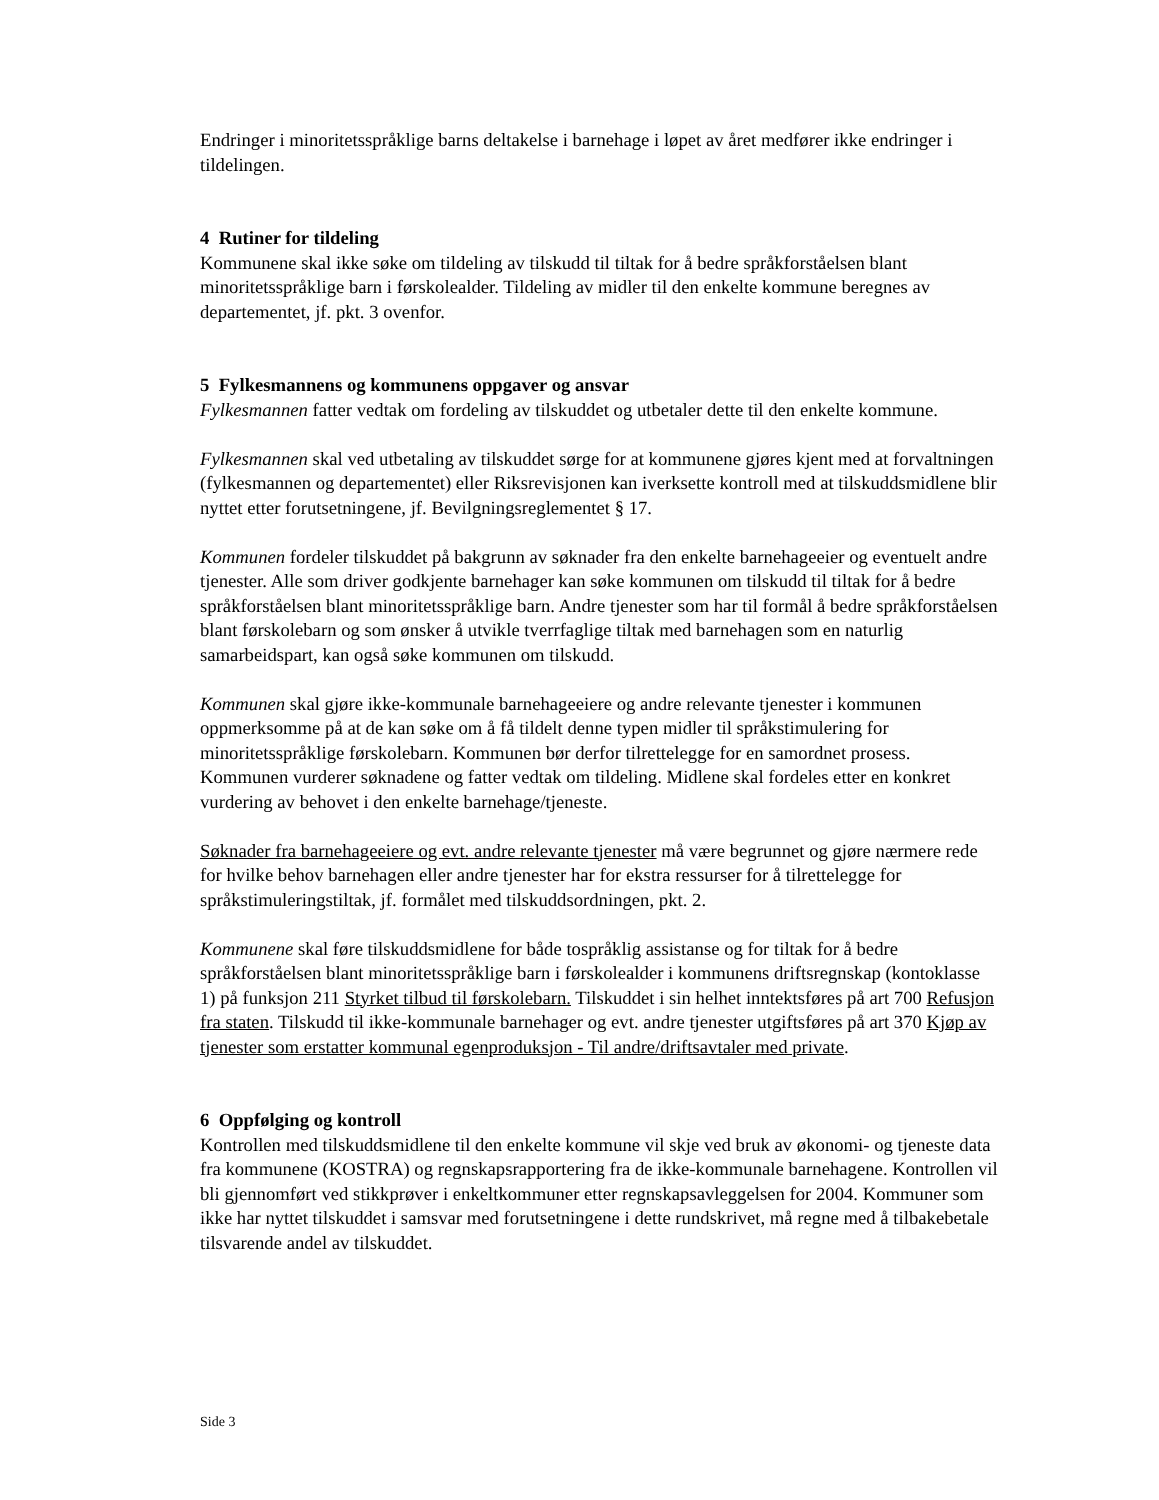Endringer i minoritetsspråklige barns deltakelse i barnehage i løpet av året medfører ikke endringer i tildelingen.
4 Rutiner for tildeling
Kommunene skal ikke søke om tildeling av tilskudd til tiltak for å bedre språkforståelsen blant minoritetsspråklige barn i førskolealder. Tildeling av midler til den enkelte kommune beregnes av departementet, jf. pkt. 3 ovenfor.
5 Fylkesmannens og kommunens oppgaver og ansvar
Fylkesmannen fatter vedtak om fordeling av tilskuddet og utbetaler dette til den enkelte kommune.
Fylkesmannen skal ved utbetaling av tilskuddet sørge for at kommunene gjøres kjent med at forvaltningen (fylkesmannen og departementet) eller Riksrevisjonen kan iverksette kontroll med at tilskuddsmidlene blir nyttet etter forutsetningene, jf. Bevilgningsreglementet § 17.
Kommunen fordeler tilskuddet på bakgrunn av søknader fra den enkelte barnehageeier og eventuelt andre tjenester. Alle som driver godkjente barnehager kan søke kommunen om tilskudd til tiltak for å bedre språkforståelsen blant minoritetsspråklige barn. Andre tjenester som har til formål å bedre språkforståelsen blant førskolebarn og som ønsker å utvikle tverrfaglige tiltak med barnehagen som en naturlig samarbeidspart, kan også søke kommunen om tilskudd.
Kommunen skal gjøre ikke-kommunale barnehageeiere og andre relevante tjenester i kommunen oppmerksomme på at de kan søke om å få tildelt denne typen midler til språkstimulering for minoritetsspråklige førskolebarn. Kommunen bør derfor tilrettelegge for en samordnet prosess. Kommunen vurderer søknadene og fatter vedtak om tildeling. Midlene skal fordeles etter en konkret vurdering av behovet i den enkelte barnehage/tjeneste.
Søknader fra barnehageeiere og evt. andre relevante tjenester må være begrunnet og gjøre nærmere rede for hvilke behov barnehagen eller andre tjenester har for ekstra ressurser for å tilrettelegge for språkstimuleringstiltak, jf. formålet med tilskuddsordningen, pkt. 2.
Kommunene skal føre tilskuddsmidlene for både tospråklig assistanse og for tiltak for å bedre språkforståelsen blant minoritetsspråklige barn i førskolealder i kommunens driftsregnskap (kontoklasse 1) på funksjon 211 Styrket tilbud til førskolebarn. Tilskuddet i sin helhet inntektsføres på art 700 Refusjon fra staten. Tilskudd til ikke-kommunale barnehager og evt. andre tjenester utgiftsføres på art 370 Kjøp av tjenester som erstatter kommunal egenproduksjon - Til andre/driftsavtaler med private.
6 Oppfølging og kontroll
Kontrollen med tilskuddsmidlene til den enkelte kommune vil skje ved bruk av økonomi- og tjeneste data fra kommunene (KOSTRA) og regnskapsrapportering fra de ikke-kommunale barnehagene. Kontrollen vil bli gjennomført ved stikkprøver i enkeltkommuner etter regnskapsavleggelsen for 2004. Kommuner som ikke har nyttet tilskuddet i samsvar med forutsetningene i dette rundskrivet, må regne med å tilbakebetale tilsvarende andel av tilskuddet.
Side 3